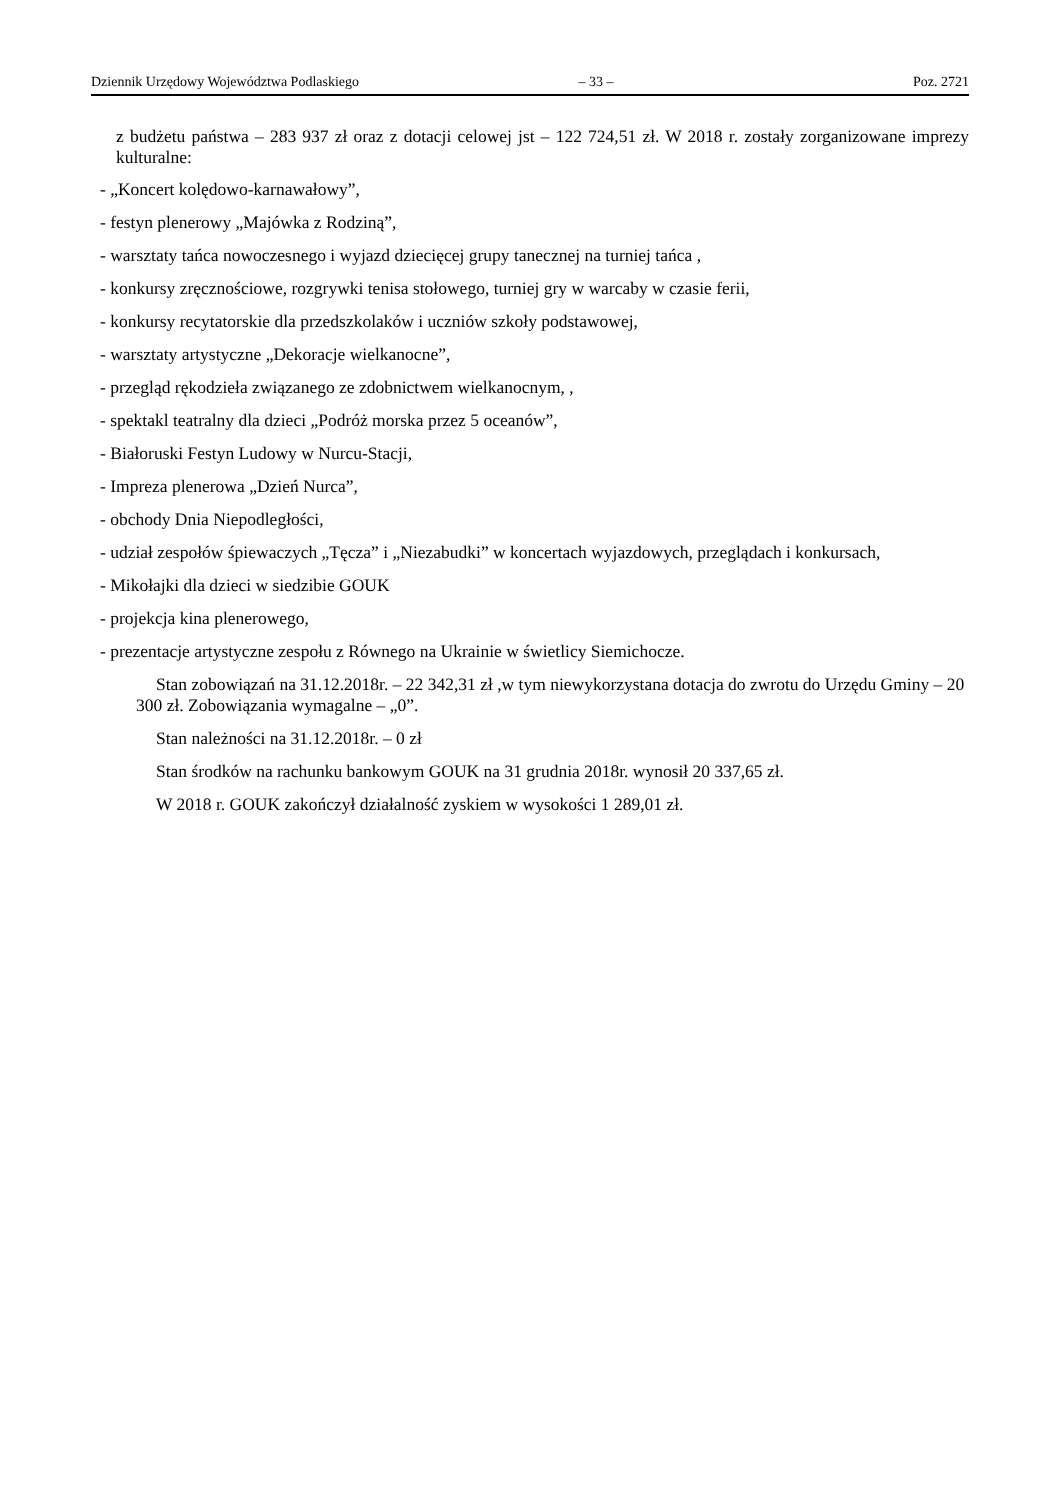Dziennik Urzędowy Województwa Podlaskiego – 33 – Poz. 2721
z budżetu państwa – 283 937 zł oraz z dotacji celowej jst – 122 724,51 zł. W 2018 r. zostały zorganizowane imprezy kulturalne:
- „Koncert kolędowo-karnawałowy”,
- festyn plenerowy „Majówka z Rodziną”,
- warsztaty tańca nowoczesnego i wyjazd dziecięcej grupy tanecznej na turniej tańca ,
- konkursy zręcznościowe, rozgrywki tenisa stołowego, turniej gry w warcaby w czasie ferii,
- konkursy recytatorskie dla przedszkolaków i uczniów szkoły podstawowej,
- warsztaty artystyczne „Dekoracje wielkanocne”,
- przegląd rękodzieła związanego ze zdobnictwem wielkanocnym, ,
- spektakl teatralny dla dzieci „Podróż morska przez 5 oceanów”,
- Białoruski Festyn Ludowy w Nurcu-Stacji,
- Impreza plenerowa „Dzień Nurca”,
- obchody Dnia Niepodległości,
- udział zespołów śpiewaczych „Tęcza” i „Niezabudki” w koncertach wyjazdowych, przeglądach i konkursach,
- Mikołajki dla dzieci w siedzibie GOUK
- projekcja kina plenerowego,
- prezentacje artystyczne zespołu z Równego na Ukrainie w świetlicy Siemichocze.
Stan zobowiązań na 31.12.2018r. – 22 342,31 zł ,w tym niewykorzystana dotacja do zwrotu do Urzędu Gminy – 20 300 zł. Zobowiązania wymagalne – „0”.
Stan należności na 31.12.2018r. – 0 zł
Stan środków na rachunku bankowym GOUK na 31 grudnia 2018r. wynosił 20 337,65 zł.
W 2018 r. GOUK zakończył działalność zyskiem w wysokości 1 289,01 zł.